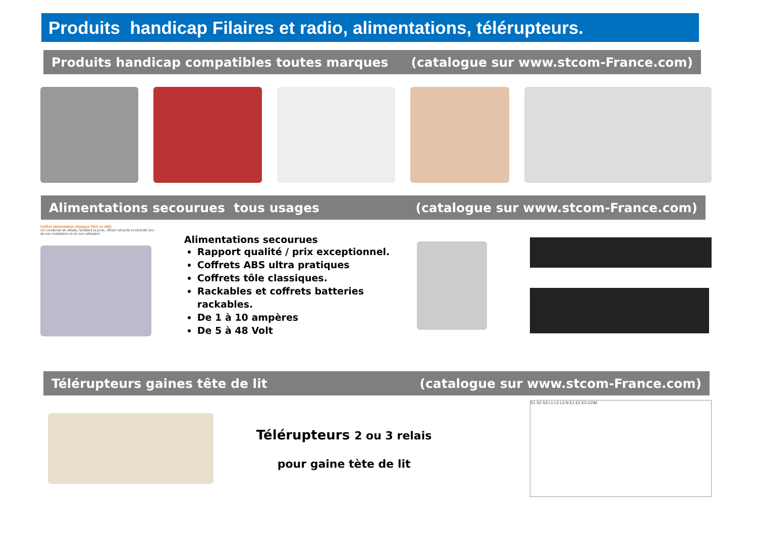Produits handicap Filaires et radio, alimentations, télérupteurs.
Produits handicap compatibles toutes marques (catalogue sur www.stcom-France.com)
Alimentations secourues tous usages (catalogue sur www.stcom-France.com)
Coffret alimentation chargeur RSX en ABS
Un condensé de détails, facilitant la pose, offrant sécurité et sérénité lors de son installation et de son utilisation.
Alimentations secourues
Rapport qualité / prix exceptionnel.
Coffrets ABS ultra pratiques
Coffrets tôle classiques.
Rackables et coffrets batteries rackables.
De 1 à 10 ampères
De 5 à 48 Volt
Télérupteurs gaines tête de lit (catalogue sur www.stcom-France.com)
Télérupteurs 2 ou 3 relais
pour gaine tète de lit
S1 S2 S3 L1 L2 L3 N E1 E2 E3 COM